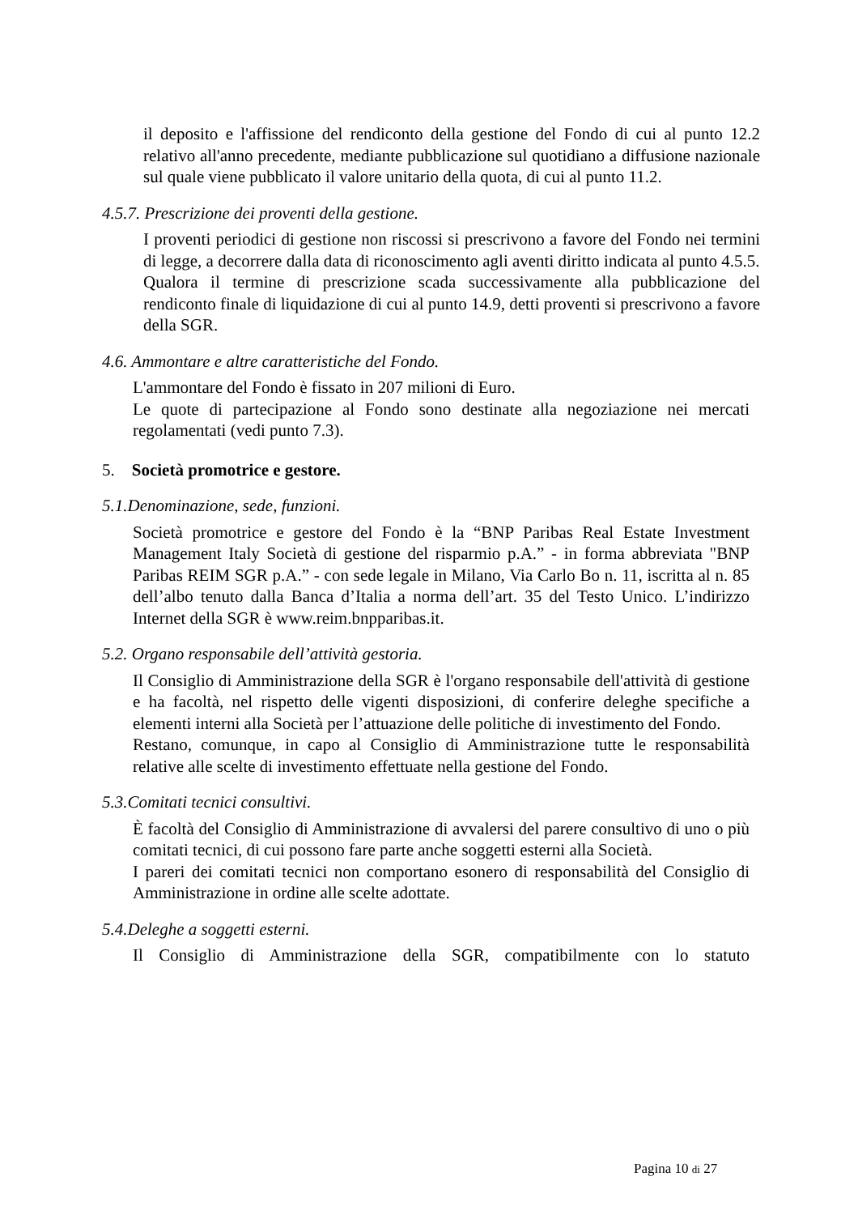il deposito e l'affissione del rendiconto della gestione del Fondo di cui al punto 12.2 relativo all'anno precedente, mediante pubblicazione sul quotidiano a diffusione nazionale sul quale viene pubblicato il valore unitario della quota, di cui al punto 11.2.
4.5.7. Prescrizione dei proventi della gestione.
I proventi periodici di gestione non riscossi si prescrivono a favore del Fondo nei termini di legge, a decorrere dalla data di riconoscimento agli aventi diritto indicata al punto 4.5.5.
Qualora il termine di prescrizione scada successivamente alla pubblicazione del rendiconto finale di liquidazione di cui al punto 14.9, detti proventi si prescrivono a favore della SGR.
4.6. Ammontare e altre caratteristiche del Fondo.
L'ammontare del Fondo è fissato in 207 milioni di Euro.
Le quote di partecipazione al Fondo sono destinate alla negoziazione nei mercati regolamentati (vedi punto 7.3).
5. Società promotrice e gestore.
5.1.Denominazione, sede, funzioni.
Società promotrice e gestore del Fondo è la “BNP Paribas Real Estate Investment Management Italy Società di gestione del risparmio p.A.” - in forma abbreviata "BNP Paribas REIM SGR p.A.” - con sede legale in Milano, Via Carlo Bo n. 11, iscritta al n. 85 dell’albo tenuto dalla Banca d’Italia a norma dell’art. 35 del Testo Unico. L’indirizzo Internet della SGR è www.reim.bnpparibas.it.
5.2. Organo responsabile dell’attività gestoria.
Il Consiglio di Amministrazione della SGR è l'organo responsabile dell'attività di gestione e ha facoltà, nel rispetto delle vigenti disposizioni, di conferire deleghe specifiche a elementi interni alla Società per l’attuazione delle politiche di investimento del Fondo.
Restano, comunque, in capo al Consiglio di Amministrazione tutte le responsabilità relative alle scelte di investimento effettuate nella gestione del Fondo.
5.3.Comitati tecnici consultivi.
È facoltà del Consiglio di Amministrazione di avvalersi del parere consultivo di uno o più comitati tecnici, di cui possono fare parte anche soggetti esterni alla Società.
I pareri dei comitati tecnici non comportano esonero di responsabilità del Consiglio di Amministrazione in ordine alle scelte adottate.
5.4.Deleghe a soggetti esterni.
Il Consiglio di Amministrazione della SGR, compatibilmente con lo statuto
Pagina 10 di 27